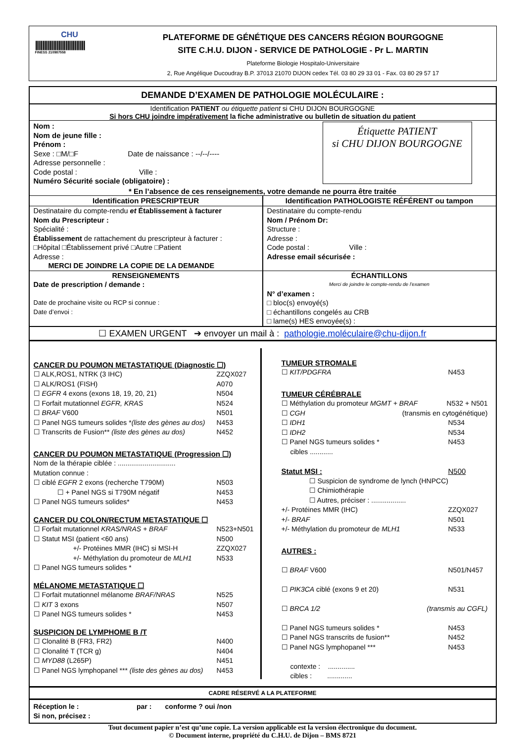CHU
||||||||||||||||||||||||||||
FINESS 210987558
PLATEFORME DE GÉNÉTIQUE DES CANCERS RÉGION BOURGOGNE
SITE C.H.U. DIJON - SERVICE DE PATHOLOGIE - Pr L. MARTIN
Plateforme Biologie Hospitalo-Universitaire
2, Rue Angélique Ducoudray B.P. 37013 21070 DIJON cedex Tél. 03 80 29 33 01 - Fax. 03 80 29 57 17
DEMANDE D’EXAMEN DE PATHOLOGIE MOLÉCULAIRE :
Identification PATIENT ou étiquette patient si CHU DIJON BOURGOGNE
Si hors CHU joindre impérativement la fiche administrative ou bulletin de situation du patient
Nom :
Nom de jeune fille :
Prénom :
Sexe : □M/□F Date de naissance : --/--/----
Adresse personnelle :
Code postal : Ville :
Numéro Sécurité sociale (obligatoire) :
Étiquette PATIENT
si CHU DIJON BOURGOGNE
* En l’absence de ces renseignements, votre demande ne pourra être traitée
| Identification PRESCRIPTEUR | Identification PATHOLOGISTE RÉFÉRENT ou tampon |
| --- | --- |
| Destinataire du compte-rendu et Établissement à facturer Nom du Prescripteur : Spécialité : Établissement de rattachement du prescripteur à facturer : □Hôpital □Établissement privé □Autre □Patient Adresse : MERCI DE JOINDRE LA COPIE DE LA DEMANDE | Destinataire du compte-rendu Nom / Prénom Dr: Structure : Adresse : Code postal : Ville : Adresse email sécurisée : |
| RENSEIGNEMENTS Date de prescription / demande : Date de prochaine visite ou RCP si connue : Date d’envoi : | ÉCHANTILLONS Merci de joindre le compte-rendu de l’examen N° d’examen : □ bloc(s) envoyé(s) □ échantillons congelés au CRB □ lame(s) HES envoyée(s) : |
☐ EXAMEN URGENT ➔ envoyer un mail à : pathologie.moléculaire@chu-dijon.fr
CANCER DU POUMON METASTATIQUE (Diagnostic ☐)
☐ ALK,ROS1, NTRK (3 IHC) ZZQX027
☐ ALK/ROS1 (FISH) A070
☐ EGFR 4 exons (exons 18, 19, 20, 21) N504
☐ Forfait mutationnel EGFR, KRAS N524
☐ BRAF V600 N501
☐ Panel NGS tumeurs solides *(liste des gènes au dos) N453
☐ Transcrits de Fusion** (liste des gènes au dos) N452
CANCER DU POUMON METASTATIQUE (Progression ☐)
Nom de la thérapie ciblée : ..............................
Mutation connue :
☐ ciblé EGFR 2 exons (recherche T790M) N503
☐ + Panel NGS si T790M négatif N453
☐ Panel NGS tumeurs solides* N453
CANCER DU COLON/RECTUM METASTATIQUE ☐
☐ Forfait mutationnel KRAS/NRAS + BRAF N523+N501
☐ Statut MSI (patient <60 ans) N500
+/- Protéines MMR (IHC) si MSI-H ZZQX027
+/- Méthylation du promoteur de MLH1 N533
☐ Panel NGS tumeurs solides *
MÉLANOME METASTATIQUE ☐
☐ Forfait mutationnel mélanome BRAF/NRAS N525
☐ KIT 3 exons N507
☐ Panel NGS tumeurs solides * N453
SUSPICION DE LYMPHOME B /T
☐ Clonalité B (FR3, FR2) N400
☐ Clonalité T (TCR g) N404
☐ MYD88 (L265P) N451
☐ Panel NGS lymphopanel *** (liste des gènes au dos) N453
TUMEUR STROMALE
☐ KIT/PDGFRA N453
TUMEUR CÉRÉBRALE
☐ Méthylation du promoteur MGMT + BRAF N532 + N501
☐ CGH (transmis en cytogénétique)
☐ IDH1 N534
☐ IDH2 N534
☐ Panel NGS tumeurs solides * N453
cibles ............
Statut MSI : N500
☐ Suspicion de syndrome de lynch (HNPCC)
☐ Chimiothérapie
☐ Autres, préciser : ..................
+/- Protéines MMR (IHC) ZZQX027
+/- BRAF N501
+/- Méthylation du promoteur de MLH1 N533
AUTRES :
☐ BRAF V600 N501/N457
☐ PIK3CA ciblé (exons 9 et 20) N531
☐ BRCA 1/2 (transmis au CGFL)
☐ Panel NGS tumeurs solides * N453
☐ Panel NGS transcrits de fusion** N452
☐ Panel NGS lymphopanel *** N453
contexte : ..............
cibles : .............
CADRE RÉSERVÉ A LA PLATEFORME
Réception le : par : conforme ? oui /non
Si non, précisez :
Tout document papier n’est qu’une copie. La version applicable est la version électronique du document.
© Document interne, propriété du C.H.U. de Dijon – BMS 8721